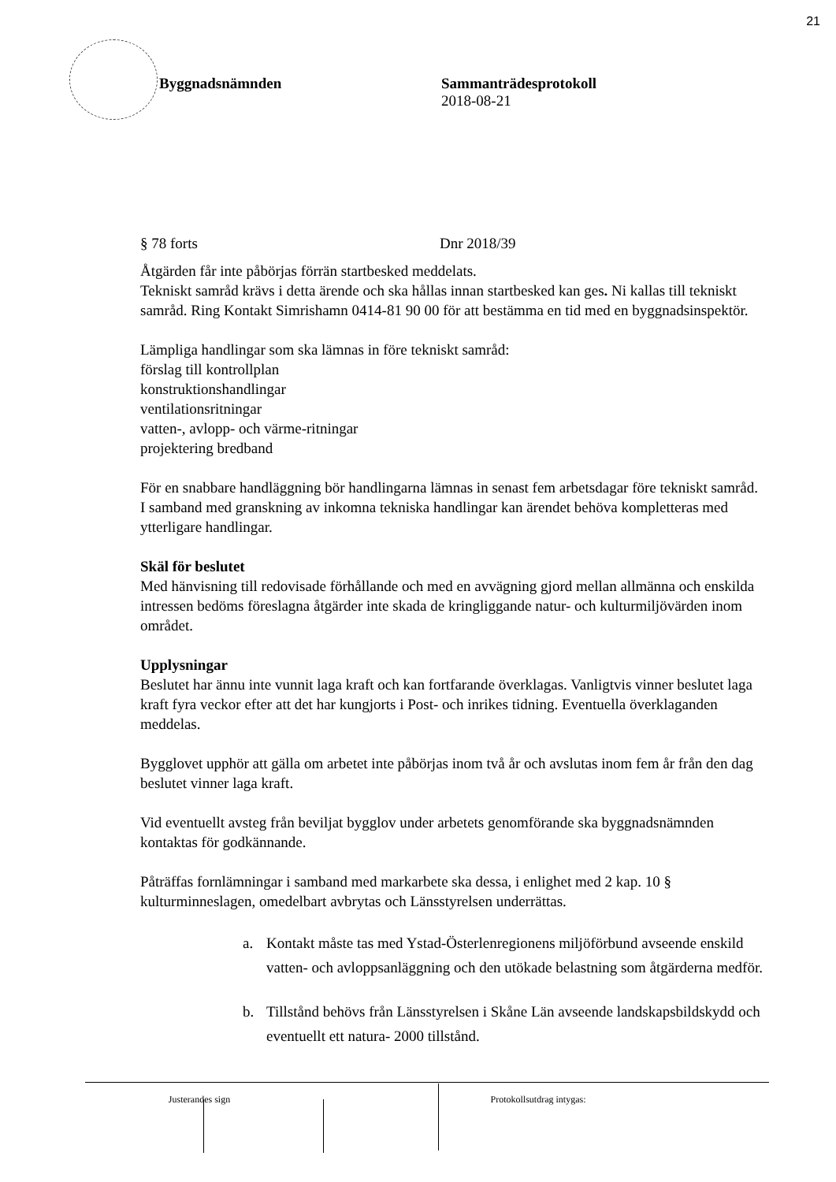21
Byggnadsnämnden Sammanträdesprotokoll
2018-08-21
§ 78 forts Dnr 2018/39
Åtgärden får inte påbörjas förrän startbesked meddelats.
Tekniskt samråd krävs i detta ärende och ska hållas innan startbesked kan ges. Ni kallas till tekniskt samråd. Ring Kontakt Simrishamn 0414-81 90 00 för att bestämma en tid med en byggnadsinspektör.
Lämpliga handlingar som ska lämnas in före tekniskt samråd:
förslag till kontrollplan
konstruktionshandlingar
ventilationsritningar
vatten-, avlopp- och värme-ritningar
projektering bredband
För en snabbare handläggning bör handlingarna lämnas in senast fem arbetsdagar före tekniskt samråd. I samband med granskning av inkomna tekniska handlingar kan ärendet behöva kompletteras med ytterligare handlingar.
Skäl för beslutet
Med hänvisning till redovisade förhållande och med en avvägning gjord mellan allmänna och enskilda intressen bedöms föreslagna åtgärder inte skada de kringliggande natur- och kulturmiljövärden inom området.
Upplysningar
Beslutet har ännu inte vunnit laga kraft och kan fortfarande överklagas. Vanligtvis vinner beslutet laga kraft fyra veckor efter att det har kungjorts i Post- och inrikes tidning. Eventuella överklaganden meddelas.
Bygglovet upphör att gälla om arbetet inte påbörjas inom två år och avslutas inom fem år från den dag beslutet vinner laga kraft.
Vid eventuellt avsteg från beviljat bygglov under arbetets genomförande ska byggnadsnämnden kontaktas för godkännande.
Påträffas fornlämningar i samband med markarbete ska dessa, i enlighet med 2 kap. 10 § kulturminneslagen, omedelbart avbrytas och Länsstyrelsen underrättas.
a. Kontakt måste tas med Ystad-Österlenregionens miljöförbund avseende enskild vatten- och avloppsanläggning och den utökade belastning som åtgärderna medför.
b. Tillstånd behövs från Länsstyrelsen i Skåne Län avseende landskapsbildskydd och eventuellt ett natura- 2000 tillstånd.
Justerandes sign Protokollsutdrag intygas: